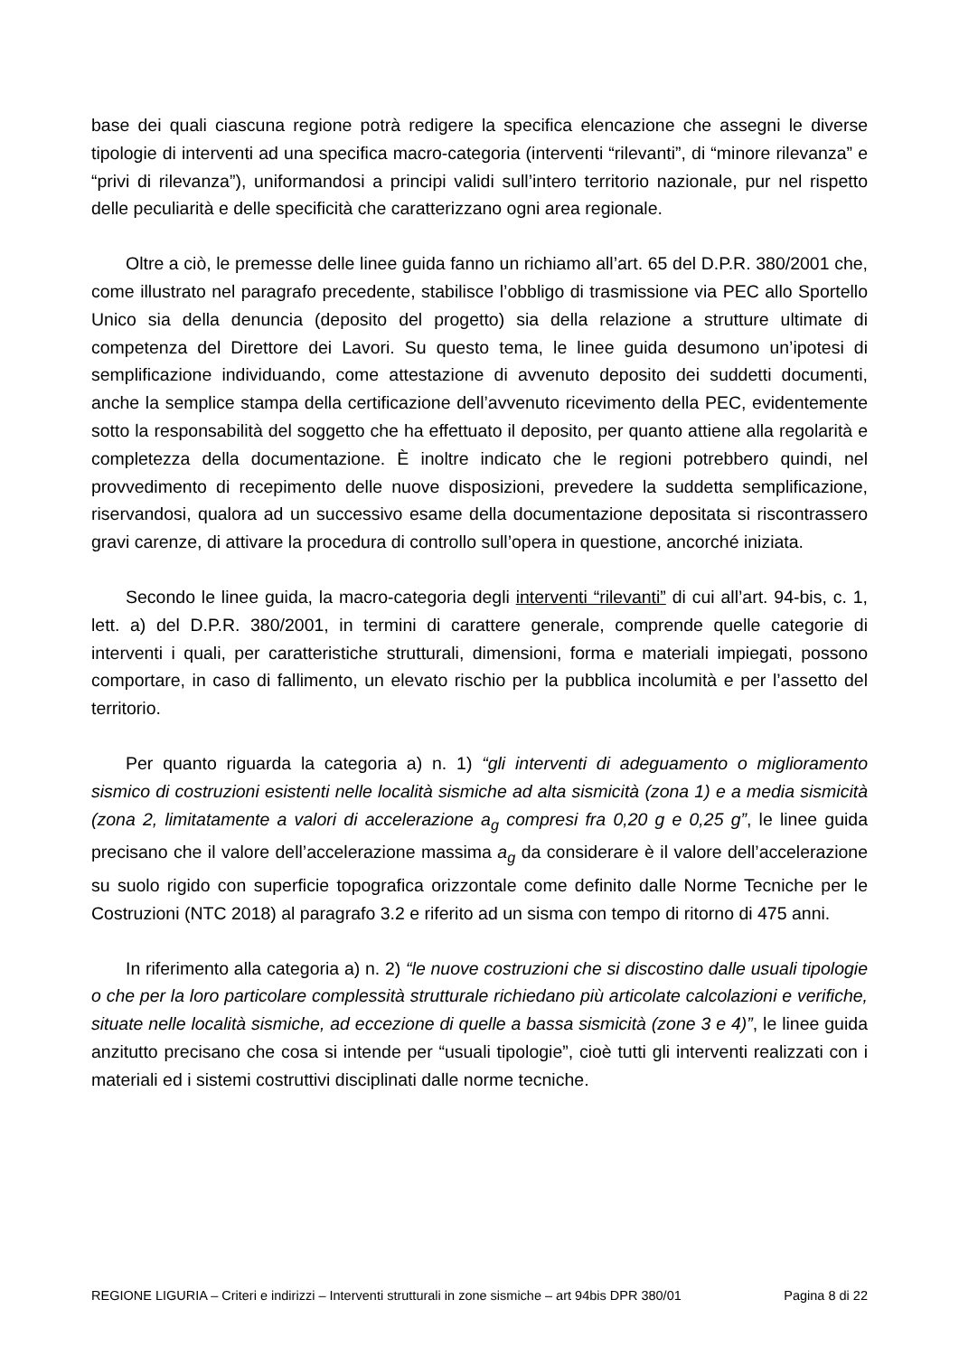base dei quali ciascuna regione potrà redigere la specifica elencazione che assegni le diverse tipologie di interventi ad una specifica macro-categoria (interventi “rilevanti”, di “minore rilevanza” e “privi di rilevanza”), uniformandosi a principi validi sull’intero territorio nazionale, pur nel rispetto delle peculiarità e delle specificità che caratterizzano ogni area regionale.
Oltre a ciò, le premesse delle linee guida fanno un richiamo all’art. 65 del D.P.R. 380/2001 che, come illustrato nel paragrafo precedente, stabilisce l’obbligo di trasmissione via PEC allo Sportello Unico sia della denuncia (deposito del progetto) sia della relazione a strutture ultimate di competenza del Direttore dei Lavori. Su questo tema, le linee guida desumono un’ipotesi di semplificazione individuando, come attestazione di avvenuto deposito dei suddetti documenti, anche la semplice stampa della certificazione dell’avvenuto ricevimento della PEC, evidentemente sotto la responsabilità del soggetto che ha effettuato il deposito, per quanto attiene alla regolarità e completezza della documentazione. È inoltre indicato che le regioni potrebbero quindi, nel provvedimento di recepimento delle nuove disposizioni, prevedere la suddetta semplificazione, riservandosi, qualora ad un successivo esame della documentazione depositata si riscontrassero gravi carenze, di attivare la procedura di controllo sull’opera in questione, ancorché iniziata.
Secondo le linee guida, la macro-categoria degli interventi “rilevanti” di cui all’art. 94-bis, c. 1, lett. a) del D.P.R. 380/2001, in termini di carattere generale, comprende quelle categorie di interventi i quali, per caratteristiche strutturali, dimensioni, forma e materiali impiegati, possono comportare, in caso di fallimento, un elevato rischio per la pubblica incolumità e per l’assetto del territorio.
Per quanto riguarda la categoria a) n. 1) “gli interventi di adeguamento o miglioramento sismico di costruzioni esistenti nelle località sismiche ad alta sismicità (zona 1) e a media sismicità (zona 2, limitatamente a valori di accelerazione a<sub>g</sub> compresi fra 0,20 g e 0,25 g”, le linee guida precisano che il valore dell’accelerazione massima a<sub>g</sub> da considerare è il valore dell’accelerazione su suolo rigido con superficie topografica orizzontale come definito dalle Norme Tecniche per le Costruzioni (NTC 2018) al paragrafo 3.2 e riferito ad un sisma con tempo di ritorno di 475 anni.
In riferimento alla categoria a) n. 2) “le nuove costruzioni che si discostino dalle usuali tipologie o che per la loro particolare complessità strutturale richiedano più articolate calcolazioni e verifiche, situate nelle località sismiche, ad eccezione di quelle a bassa sismicità (zone 3 e 4)”, le linee guida anzitutto precisano che cosa si intende per “usuali tipologie”, cioè tutti gli interventi realizzati con i materiali ed i sistemi costruttivi disciplinati dalle norme tecniche.
REGIONE LIGURIA – Criteri e indirizzi – Interventi strutturali in zone sismiche – art 94bis DPR 380/01 Pagina 8 di 22